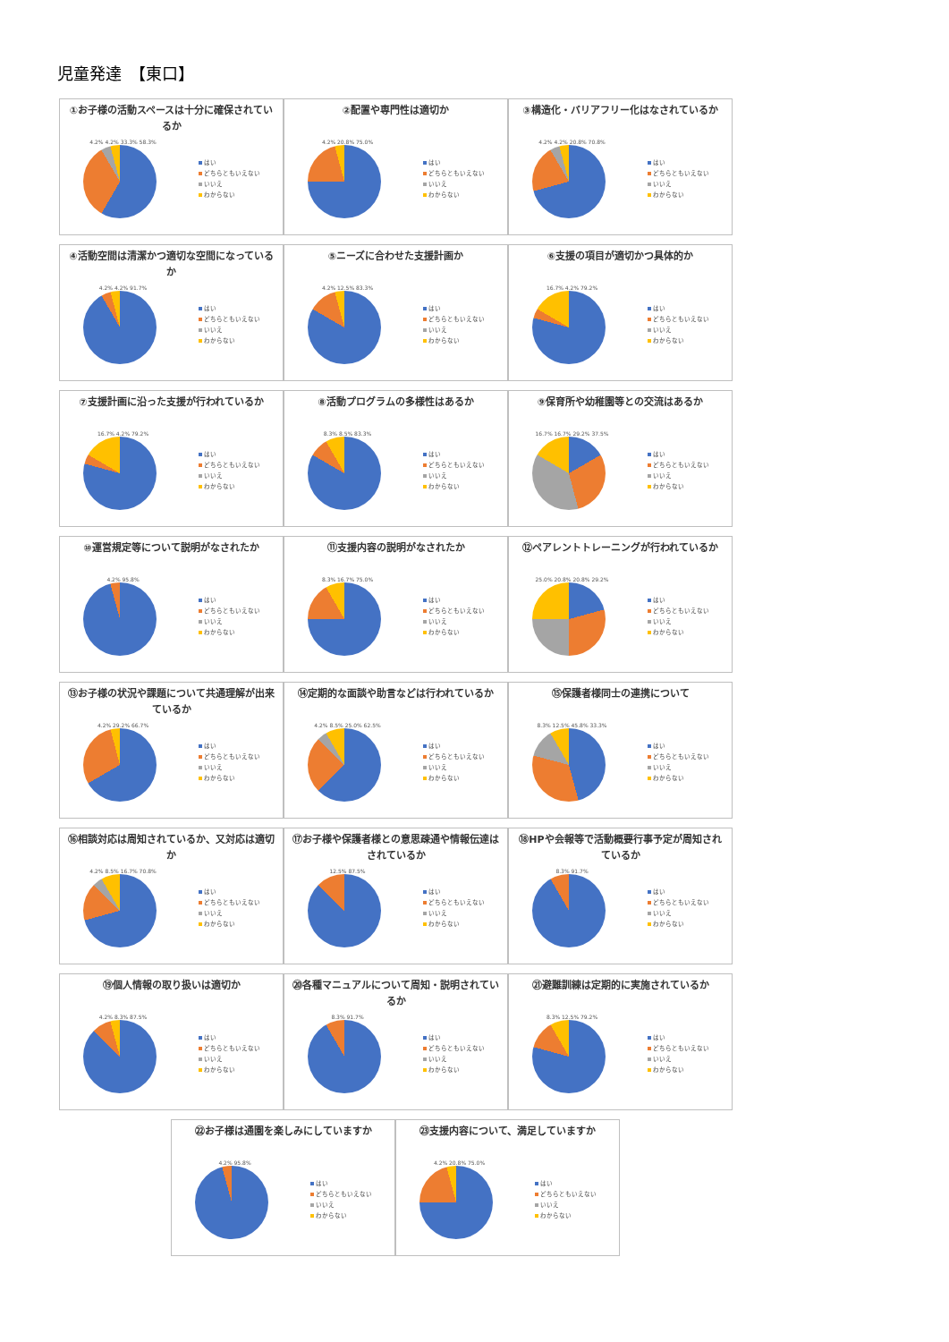児童発達　【東口】
①お子様の活動スペースは十分に確保されているか
4.2% 4.2% 33.3% 58.3%
はい
どちらともいえない
いいえ
わからない
②配置や専門性は適切か
4.2% 20.8% 75.0%
はい
どちらともいえない
いいえ
わからない
③構造化・バリアフリー化はなされているか
4.2% 4.2% 20.8% 70.8%
はい
どちらともいえない
いいえ
わからない
④活動空間は清潔かつ適切な空間になっているか
4.2% 4.2% 91.7%
はい
どちらともいえない
いいえ
わからない
⑤ニーズに合わせた支援計画か
4.2% 12.5% 83.3%
はい
どちらともいえない
いいえ
わからない
⑥支援の項目が適切かつ具体的か
16.7% 4.2% 79.2%
はい
どちらともいえない
いいえ
わからない
⑦支援計画に沿った支援が行われているか
16.7% 4.2% 79.2%
はい
どちらともいえない
いいえ
わからない
⑧活動プログラムの多様性はあるか
8.3% 8.5% 83.3%
はい
どちらともいえない
いいえ
わからない
⑨保育所や幼稚園等との交流はあるか
16.7% 16.7% 29.2% 37.5%
はい
どちらともいえない
いいえ
わからない
⑩運営規定等について説明がなされたか
4.2% 95.8%
はい
どちらともいえない
いいえ
わからない
⑪支援内容の説明がなされたか
8.3% 16.7% 75.0%
はい
どちらともいえない
いいえ
わからない
⑫ペアレントトレーニングが行われているか
25.0% 20.8% 20.8% 29.2%
はい
どちらともいえない
いいえ
わからない
⑬お子様の状況や課題について共通理解が出来ているか
4.2% 29.2% 66.7%
はい
どちらともいえない
いいえ
わからない
⑭定期的な面談や助言などは行われているか
4.2% 8.5% 25.0% 62.5%
はい
どちらともいえない
いいえ
わからない
⑮保護者様同士の連携について
8.3% 12.5% 45.8% 33.3%
はい
どちらともいえない
いいえ
わからない
⑯相談対応は周知されているか、又対応は適切か
4.2% 8.5% 16.7% 70.8%
はい
どちらともいえない
いいえ
わからない
⑰お子様や保護者様との意思疎通や情報伝達はされているか
12.5% 87.5%
はい
どちらともいえない
いいえ
わからない
⑱HPや会報等で活動概要行事予定が周知されているか
8.3% 91.7%
はい
どちらともいえない
いいえ
わからない
⑲個人情報の取り扱いは適切か
4.2% 8.3% 87.5%
はい
どちらともいえない
いいえ
わからない
⑳各種マニュアルについて周知・説明されているか
8.3% 91.7%
はい
どちらともいえない
いいえ
わからない
㉑避難訓練は定期的に実施されているか
8.3% 12.5% 79.2%
はい
どちらともいえない
いいえ
わからない
㉒お子様は通園を楽しみにしていますか
4.2% 95.8%
はい
どちらともいえない
いいえ
わからない
㉓支援内容について、満足していますか
4.2% 20.8% 75.0%
はい
どちらともいえない
いいえ
わからない